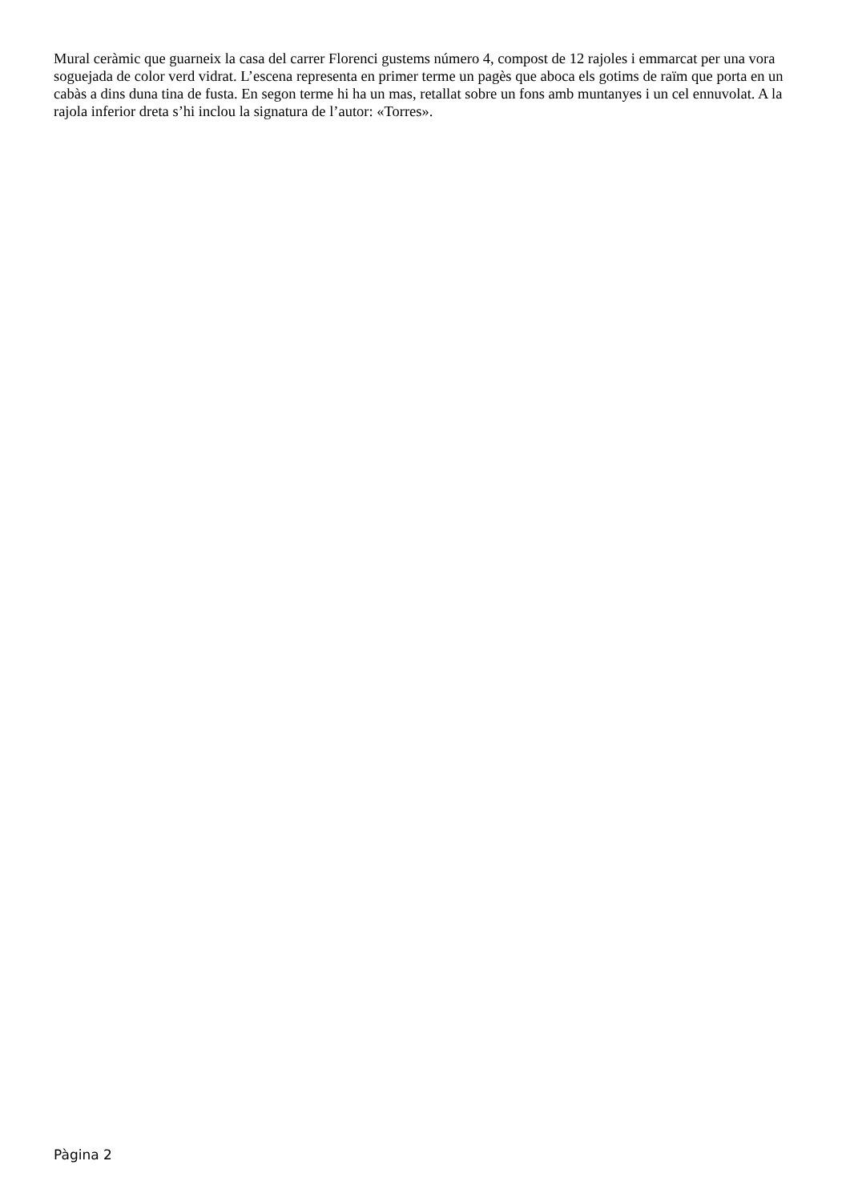Mural ceràmic que guarneix la casa del carrer Florenci gustems número 4, compost de 12 rajoles i emmarcat per una vora soguejada de color verd vidrat. L’escena representa en primer terme un pagès que aboca els gotims de raïm que porta en un cabàs a dins duna tina de fusta. En segon terme hi ha un mas, retallat sobre un fons amb muntanyes i un cel ennuvolat. A la rajola inferior dreta s’hi inclou la signatura de l’autor: «Torres».
Pàgina 2